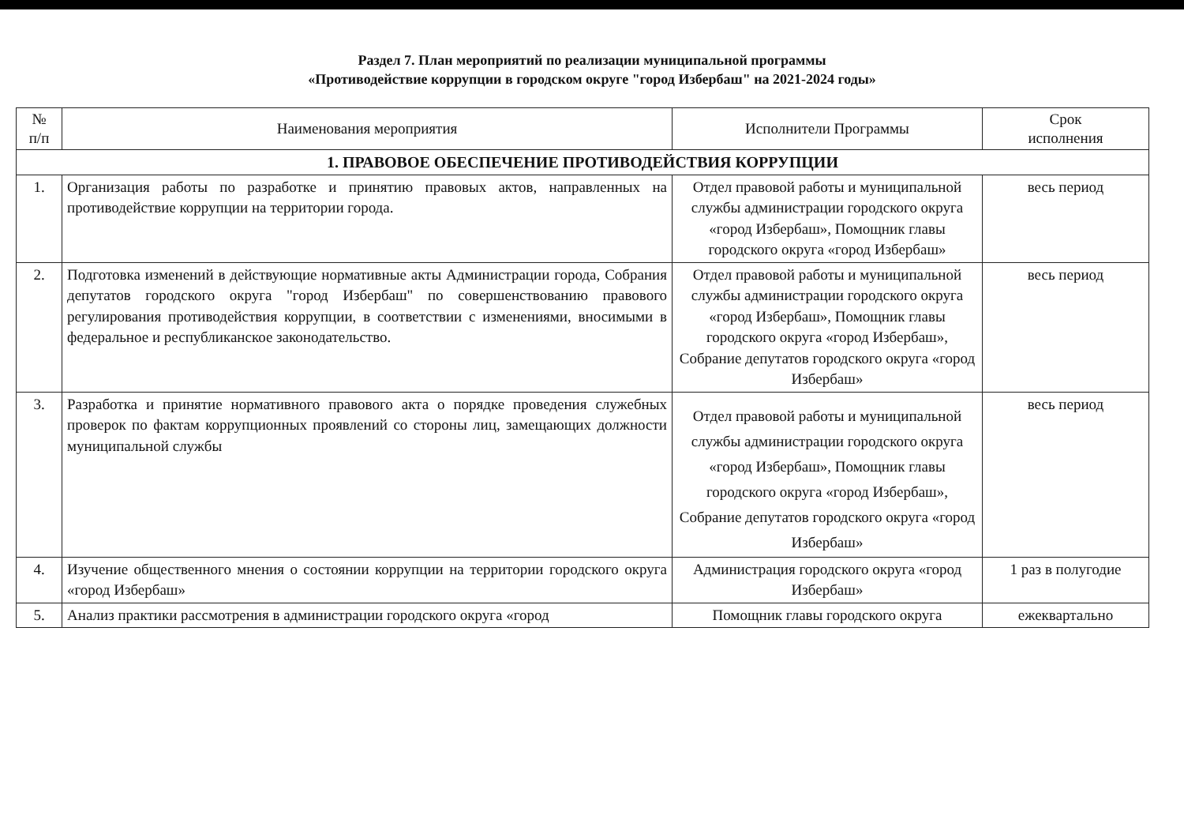Раздел 7. План мероприятий по реализации муниципальной программы
«Противодействие коррупции в городском округе "город Избербаш" на 2021-2024 годы»
| № п/п | Наименования мероприятия | Исполнители Программы | Срок исполнения |
| --- | --- | --- | --- |
| 1. ПРАВОВОЕ ОБЕСПЕЧЕНИЕ ПРОТИВОДЕЙСТВИЯ КОРРУПЦИИ | | | |
| 1. | Организация работы по разработке и принятию правовых актов, направленных на противодействие коррупции на территории города. | Отдел правовой работы и муниципальной службы администрации городского округа «город Избербаш», Помощник главы городского округа «город Избербаш» | весь период |
| 2. | Подготовка изменений в действующие нормативные акты Администрации города, Собрания депутатов городского округа "город Избербаш" по совершенствованию правового регулирования противодействия коррупции, в соответствии с изменениями, вносимыми в федеральное и республиканское законодательство. | Отдел правовой работы и муниципальной службы администрации городского округа «город Избербаш», Помощник главы городского округа «город Избербаш», Собрание депутатов городского округа «город Избербаш» | весь период |
| 3. | Разработка и принятие нормативного правового акта о порядке проведения служебных проверок по фактам коррупционных проявлений со стороны лиц, замещающих должности муниципальной службы | Отдел правовой работы и муниципальной службы администрации городского округа «город Избербаш», Помощник главы городского округа «город Избербаш», Собрание депутатов городского округа «город Избербаш» | весь период |
| 4. | Изучение общественного мнения о состоянии коррупции на территории городского округа «город Избербаш» | Администрация городского округа «город Избербаш» | 1 раз в полугодие |
| 5. | Анализ практики рассмотрения в администрации городского округа «город | Помощник главы городского округа | ежеквартально |